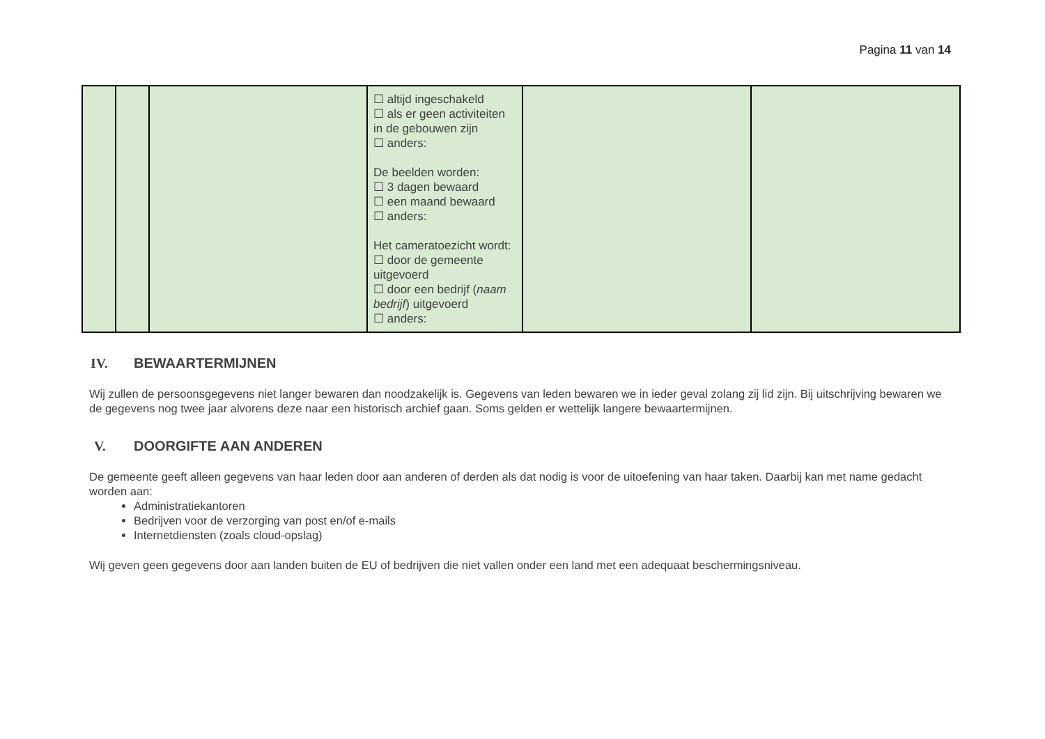Pagina 11 van 14
| | | | ☐ altijd ingeschakeld ☐ als er geen activiteiten in de gebouwen zijn ☐ anders: De beelden worden: ☐ 3 dagen bewaard ☐ een maand bewaard ☐ anders: Het cameratoezicht wordt: ☐ door de gemeente uitgevoerd ☐ door een bedrijf ( naam bedrijf ) uitgevoerd ☐ anders: | | |
IV. BEWAARTERMIJNEN
Wij zullen de persoonsgegevens niet langer bewaren dan noodzakelijk is. Gegevens van leden bewaren we in ieder geval zolang zij lid zijn. Bij uitschrijving bewaren we de gegevens nog twee jaar alvorens deze naar een historisch archief gaan. Soms gelden er wettelijk langere bewaartermijnen.
V. DOORGIFTE AAN ANDEREN
De gemeente geeft alleen gegevens van haar leden door aan anderen of derden als dat nodig is voor de uitoefening van haar taken. Daarbij kan met name gedacht worden aan:
Administratiekantoren
Bedrijven voor de verzorging van post en/of e-mails
Internetdiensten (zoals cloud-opslag)
Wij geven geen gegevens door aan landen buiten de EU of bedrijven die niet vallen onder een land met een adequaat beschermingsniveau.